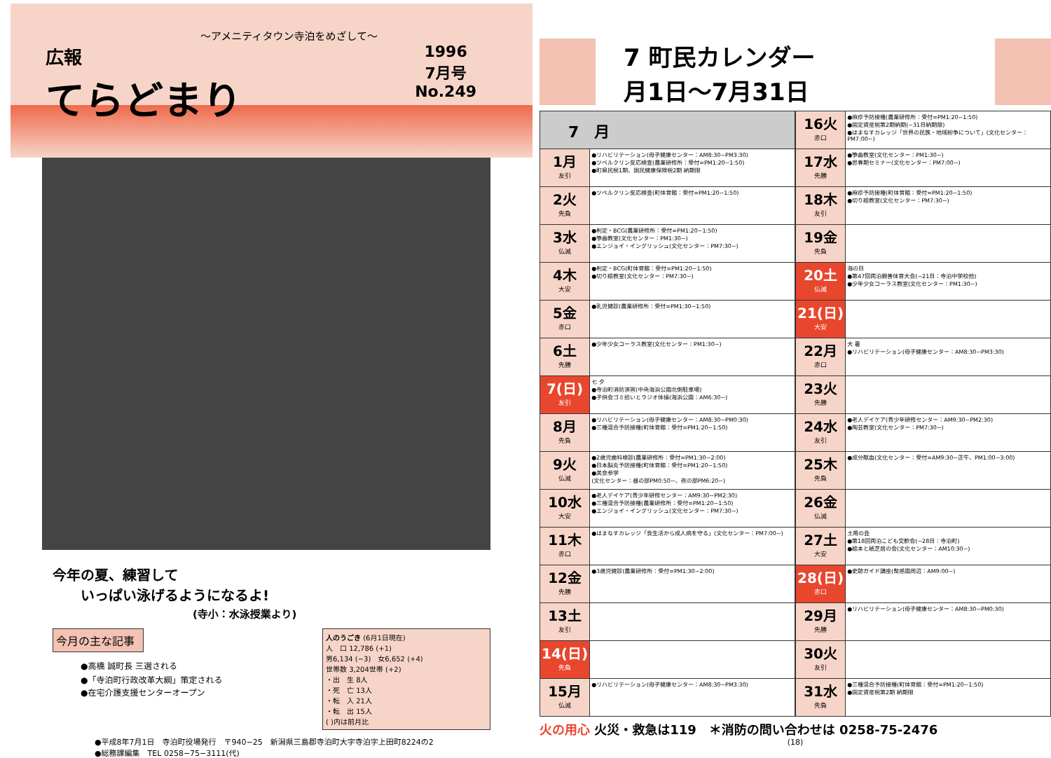～アメニティタウン寺泊をめざして～
広報
てらどまり
1996
7月号
No.249
今年の夏、練習して
　　いっぱい泳げるようになるよ!
(寺小：水泳授業より)
今月の主な記事
●高橋 誠町長 三選される
●「寺泊町行政改革大綱」策定される
●在宅介護支援センターオープン
人のうごき (6月1日現在)
人　口 12,786 (+1)
男6,134 (−3)　女6,652 (+4)
世帯数 3,204世帯 (+2)
・出　生 8人
・死　亡 13人
・転　入 21人
・転　出 15人
( )内は前月比
●平成8年7月1日　寺泊町役場発行　〒940−25　新潟県三島郡寺泊町大字寺泊字上田町8224の2
●総務課編集　TEL 0258−75−3111(代)
7 町民カレンダー
月1日～7月31日
| 7 月 | |
| --- | --- |
| 1月 友引 | ●リハビリテーション(母子健康センター：AM8:30~PM3:30) ●ツベルクリン反応検査(農業研修所：受付=PM1:20~1:50) ●町県民税1期、国民健康保険税2期 納期限 |
| 2火 先負 | ●ツベルクリン反応検査(町体育館：受付=PM1:20~1:50) |
| 3水 仏滅 | ●判定・BCG(農業研修所：受付=PM1:20~1:50) ●箏曲教室(文化センター：PM1:30~) ●エンジョイ・イングリッシュ(文化センター：PM7:30~) |
| 4木 大安 | ●判定・BCG(町体育館：受付=PM1:20~1:50) ●切り絵教室(文化センター：PM7:30~) |
| 5金 赤口 | ●乳児健診(農業研修所：受付=PM1:30~1:50) |
| 6土 先勝 | ●少年少女コーラス教室(文化センター：PM1:30~) |
| 7(日) 友引 | 七 夕 ●寺泊町消防演習(中央海浜公園北側駐車場) ●子供会ゴミ拾いとラジオ体操(海浜公園：AM6:30~) |
| 8月 先負 | ●リハビリテーション(母子健康センター：AM8:30~PM0:30) ●三種混合予防接種(町体育館：受付=PM1:20~1:50) |
| 9火 仏滅 | ●2歳児歯科検診(農業研修所：受付=PM1:30~2:00) ●日本脳炎予防接種(町体育館：受付=PM1:20~1:50) ●美食参学 (文化センター：昼の部PM0:50~、夜の部PM6:20~) |
| 10水 大安 | ●老人デイケア(青少年研修センター：AM9:30~PM2:30) ●三種混合予防接種(農業研修所：受付=PM1:20~1:50) ●エンジョイ・イングリッシュ(文化センター：PM7:30~) |
| 11木 赤口 | ●はまなすカレッジ「食生活から成人病を守る」(文化センター：PM7:00~) |
| 12金 先勝 | ●3歳児健診(農業研修所：受付=PM1:30~2:00) |
| 13土 友引 | |
| 14(日) 先負 | |
| 15月 仏滅 | ●リハビリテーション(母子健康センター：AM8:30~PM3:30) |
| 16火 赤口 | ●麻疹予防接種(農業研修所：受付=PM1:20~1:50) ●固定資産税第2期納期(~31日納期限) ●はまなすカレッジ「世界の民族・地域紛争について」(文化センター：PM7:00~) |
| 17水 先勝 | ●箏曲教室(文化センター：PM1:30~) ●思春期セミナー(文化センター：PM7:00~) |
| 18木 友引 | ●麻疹予防接種(町体育館：受付=PM1:20~1:50) ●切り絵教室(文化センター：PM7:30~) |
| 19金 先負 | |
| 20土 仏滅 | 海の日 ●第47回両泊親善体育大会(~21日：寺泊中学校他) ●少年少女コーラス教室(文化センター：PM1:30~) |
| 21(日) 大安 | |
| 22月 赤口 | 大 暑 ●リハビリテーション(母子健康センター：AM8:30~PM3:30) |
| 23火 先勝 | |
| 24水 友引 | ●老人デイケア(青少年研修センター：AM9:30~PM2:30) ●陶芸教室(文化センター：PM7:30~) |
| 25木 先負 | ●成分献血(文化センター：受付=AM9:30~正午、PM1:00~3:00) |
| 26金 仏滅 | |
| 27土 大安 | 土用の丑 ●第18回両泊こども交歓会(~28日：寺泊町) ●絵本と紙芝居の会(文化センター：AM10:30~) |
| 28(日) 赤口 | ●史跡ガイド講座(聚感園周辺：AM9:00~) |
| 29月 先勝 | ●リハビリテーション(母子健康センター：AM8:30~PM0:30) |
| 30火 友引 | |
| 31水 先負 | ●三種混合予防接種(町体育館：受付=PM1:20~1:50) ●固定資産税第2期 納期限 |
火の用心 火災・救急は119　＊消防の問い合わせは 0258-75-2476
(18)